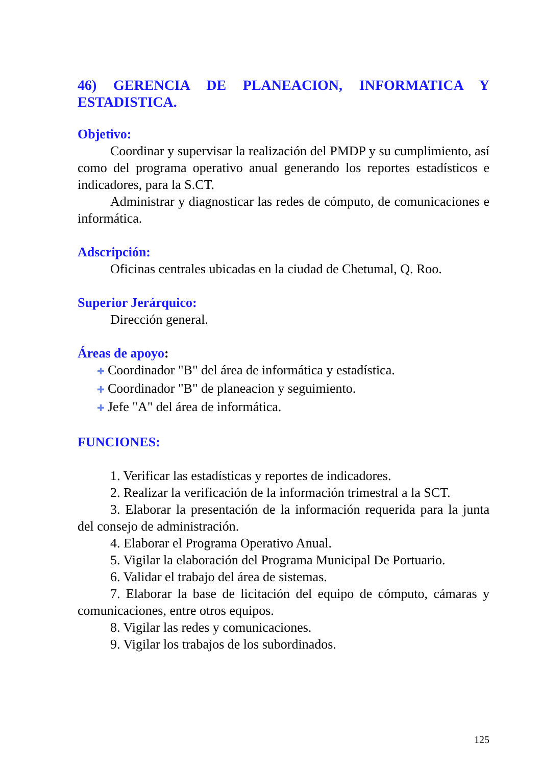46) GERENCIA DE PLANEACION, INFORMATICA Y ESTADISTICA.
Objetivo:
Coordinar y supervisar la realización del PMDP y su cumplimiento, así como del programa operativo anual generando los reportes estadísticos e indicadores, para la S.CT.
Administrar y diagnosticar las redes de cómputo, de comunicaciones e informática.
Adscripción:
Oficinas centrales ubicadas en la ciudad de Chetumal, Q. Roo.
Superior Jerárquico:
Dirección general.
Áreas de apoyo:
✚ Coordinador "B" del área de informática y estadística.
✚ Coordinador "B" de planeacion y seguimiento.
✚ Jefe "A" del área de informática.
FUNCIONES:
1. Verificar las estadísticas y reportes de indicadores.
2. Realizar la verificación de la información trimestral a la SCT.
3. Elaborar la presentación de la información requerida para la junta del consejo de administración.
4. Elaborar el Programa Operativo Anual.
5. Vigilar la elaboración del Programa Municipal De Portuario.
6. Validar el trabajo del área de sistemas.
7. Elaborar la base de licitación del equipo de cómputo, cámaras y comunicaciones, entre otros equipos.
8. Vigilar las redes y comunicaciones.
9. Vigilar los trabajos de los subordinados.
125